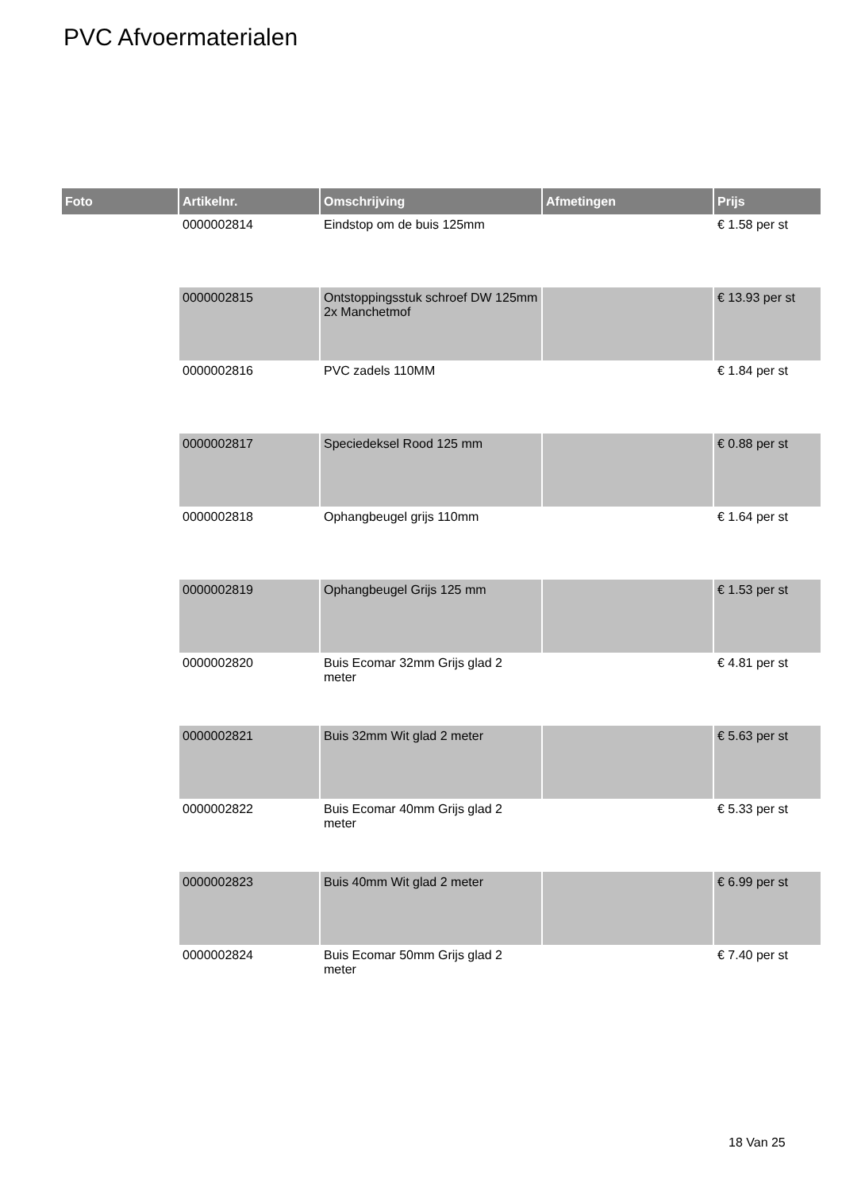PVC Afvoermaterialen
| Foto | Artikelnr. | Omschrijving | Afmetingen | Prijs |
| --- | --- | --- | --- | --- |
| | 0000002814 | Eindstop om de buis 125mm | | € 1.58 per st |
| | 0000002815 | Ontstoppingsstuk schroef DW 125mm 2x Manchetmof | | € 13.93 per st |
| | 0000002816 | PVC zadels 110MM | | € 1.84 per st |
| | 0000002817 | Speciedeksel Rood 125 mm | | € 0.88 per st |
| | 0000002818 | Ophangbeugel grijs 110mm | | € 1.64 per st |
| | 0000002819 | Ophangbeugel Grijs 125 mm | | € 1.53 per st |
| | 0000002820 | Buis Ecomar 32mm Grijs glad 2 meter | | € 4.81 per st |
| | 0000002821 | Buis 32mm Wit glad 2 meter | | € 5.63 per st |
| | 0000002822 | Buis Ecomar 40mm Grijs glad 2 meter | | € 5.33 per st |
| | 0000002823 | Buis 40mm Wit glad 2 meter | | € 6.99 per st |
| | 0000002824 | Buis Ecomar 50mm Grijs glad 2 meter | | € 7.40 per st |
18 Van 25